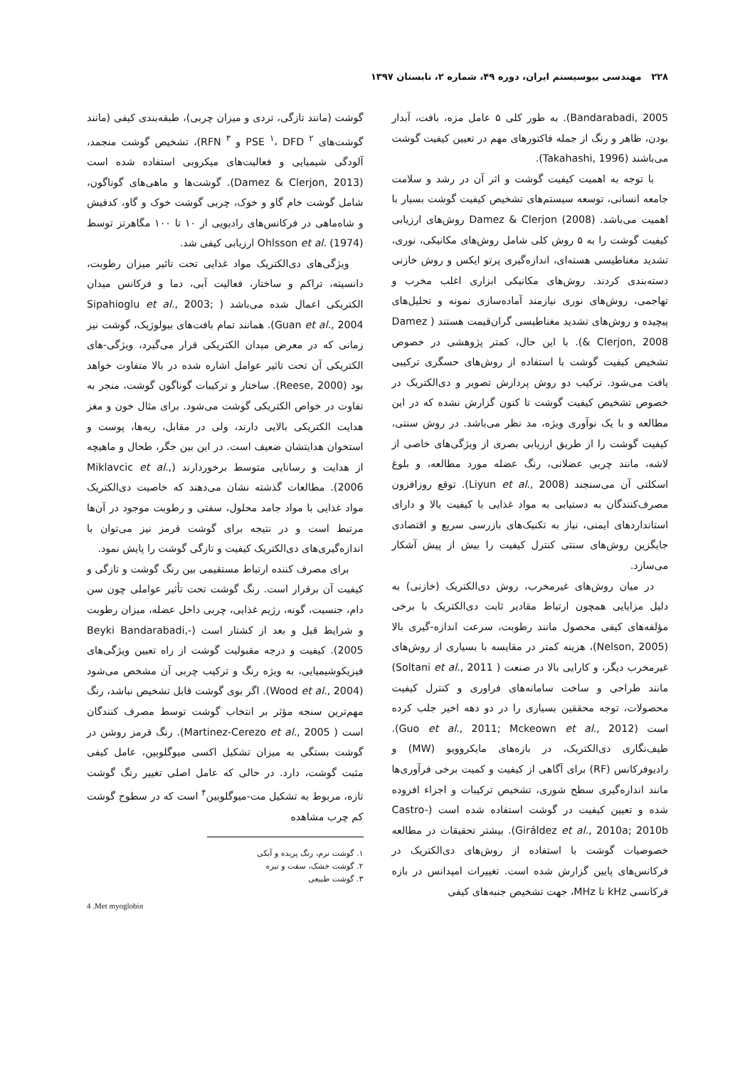۲۲۸ مهندسی بیوسیستم ایران، دوره ۴۹، شماره ۲، تابستان ۱۳۹۷
Bandarabadi, 2005). به طور کلی ۵ عامل مزه، بافت، آبدار بودن، ظاهر و رنگ از جمله فاکتورهای مهم در تعیین کیفیت گوشت می‌باشند (Takahashi, 1996).
با توجه به اهمیت کیفیت گوشت و اثر آن در رشد و سلامت جامعه انسانی، توسعه سیستم‌های تشخیص کیفیت گوشت بسیار با اهمیت می‌باشد. Damez & Clerjon (2008) روش‌های ارزیابی کیفیت گوشت را به ۵ روش کلی شامل روش‌های مکانیکی، نوری، تشدید مغناطیسی هسته‌ای، اندازه‌گیری پرتو ایکس و روش خازنی دسته‌بندی کردند. روش‌های مکانیکی ابزاری اغلب مخرب و تهاجمی، روش‌های نوری نیازمند آماده‌سازی نمونه و تحلیل‌های پیچیده و روش‌های تشدید مغناطیسی گران‌قیمت هستند ( Damez & Clerjon, 2008). با این حال، کمتر پژوهشی در خصوص تشخیص کیفیت گوشت با استفاده از روش‌های حسگری ترکیبی یافت می‌شود. ترکیب دو روش پردازش تصویر و دی‌الکتریک در خصوص تشخیص کیفیت گوشت تا کنون گزارش نشده که در این مطالعه و با یک نوآوری ویژه، مد نظر می‌باشد. در روش سنتی، کیفیت گوشت را از طریق ارزیابی بصری از ویژگی‌های خاصی از لاشه، مانند چربی عضلانی، رنگ عضله مورد مطالعه، و بلوغ اسکلتی آن می‌سنجند (Liyun et al., 2008). توقع روزافزون مصرف‌کنندگان به دستیابی به مواد غذایی با کیفیت بالا و دارای استانداردهای ایمنی، نیاز به تکنیک‌های بازرسی سریع و اقتصادی جایگزین روش‌های سنتی کنترل کیفیت را بیش از پیش آشکار می‌سازد.
در میان روش‌های غیرمخرب، روش دی‌الکتریک (خازنی) به دلیل مزایایی همچون ارتباط مقادیر ثابت دی‌الکتریک با برخی مؤلفه‌های کیفی محصول مانند رطوبت، سرعت اندازه-گیری بالا (Nelson, 2005)، هزینه کمتر در مقایسه با بسیاری از روش‌های غیرمخرب دیگر، و کارایی بالا در صنعت ( Soltani et al., 2011) مانند طراحی و ساخت سامانه‌های فراوری و کنترل کیفیت محصولات، توجه محققین بسیاری را در دو دهه اخیر جلب کرده است (Guo et al., 2011; Mckeown et al., 2012). طیف‌نگاری دی‌الکتریک، در بازه‌های مایکروویو (MW) و رادیوفرکانس (RF) برای آگاهی از کیفیت و کمیت برخی فرآوری‌ها مانند اندازه‌گیری سطح شوری، تشخیص ترکیبات و اجزاء افزوده شده و تعیین کیفیت در گوشت استفاده شده است (Castro-Giráldez et al., 2010a; 2010b). بیشتر تحقیقات در مطالعه خصوصیات گوشت با استفاده از روش‌های دی‌الکتریک در فرکانس‌های پایین گزارش شده است. تغییرات امپدانس در بازه فرکانسی kHz تا MHz، جهت تشخیص جنبه‌های کیفی
گوشت (مانند تازگی، تردی و میزان چربی)، طبقه‌بندی کیفی (مانند گوشت‌های PSE <sup>۱</sup>، DFD <sup>۲</sup> و RFN <sup>۳</sup>)، تشخیص گوشت منجمد، آلودگی شیمیایی و فعالیت‌های میکروبی استفاده شده است (Damez & Clerjon, 2013). گوشت‌ها و ماهی‌های گوناگون، شامل گوشت خام گاو و خوک، چربی گوشت خوک و گاو، کدفیش و شاه‌ماهی در فرکانس‌های رادیویی از ۱۰ تا ۱۰۰ مگاهرتز توسط Ohlsson et al. (1974) ارزیابی کیفی شد.
ویژگی‌های دی‌الکتریک مواد غذایی تحت تاثیر میزان رطوبت، دانسیته، تراکم و ساختار، فعالیت آبی، دما و فرکانس میدان الکتریکی اعمال شده می‌باشد ( Sipahioglu et al., 2003; Guan et al., 2004). همانند تمام بافت‌های بیولوژیک، گوشت نیز زمانی که در معرض میدان الکتریکی قرار می‌گیرد، ویژگی-های الکتریکی آن تحت تاثیر عوامل اشاره شده در بالا متفاوت خواهد بود (Reese, 2000). ساختار و ترکیبات گوناگون گوشت، منجر به تفاوت در خواص الکتریکی گوشت می‌شود. برای مثال خون و مغز هدایت الکتریکی بالایی دارند، ولی در مقابل، ریه‌ها، پوست و استخوان هدایتشان ضعیف است. در این بین جگر، طحال و ماهیچه از هدایت و رسانایی متوسط برخوردارند (Miklavcic et al., 2006). مطالعات گذشته نشان می‌دهند که خاصیت دی‌الکتریک مواد غذایی با مواد جامد محلول، سفتی و رطوبت موجود در آن‌ها مرتبط است و در نتیجه برای گوشت قرمز نیز می‌توان با اندازه‌گیری‌های دی‌الکتریک کیفیت و تازگی گوشت را پایش نمود.
برای مصرف کننده ارتباط مستقیمی بین رنگ گوشت و تازگی و کیفیت آن برقرار است. رنگ گوشت تحت تأثیر عواملی چون سن دام، جنسیت، گونه، رژیم غذایی، چربی داخل عضله، میزان رطوبت و شرایط قبل و بعد از کشتار است (-Beyki Bandarabadi, 2005). کیفیت و درجه مقبولیت گوشت از راه تعیین ویژگی‌های فیزیکوشیمیایی، به ویژه رنگ و ترکیب چربی آن مشخص می‌شود (Wood et al., 2004). اگر بوی گوشت قابل تشخیص نباشد، رنگ مهم‌ترین سنجه مؤثر بر انتخاب گوشت توسط مصرف کنندگان است ( Martinez-Cerezo et al., 2005). رنگ قرمز روشن در گوشت بستگی به میزان تشکیل اکسی میوگلوبین، عامل کیفی مثبت گوشت، دارد. در حالی که عامل اصلی تغییر رنگ گوشت تازه، مربوط به تشکیل مت-میوگلوبین<sup>۴</sup> است که در سطوح گوشت کم چرب مشاهده
۱. گوشت نرم، رنگ پریده و آبکی
۲. گوشت خشک، سفت و تیره
۳. گوشت طبیعی
4 .Met myoglobin